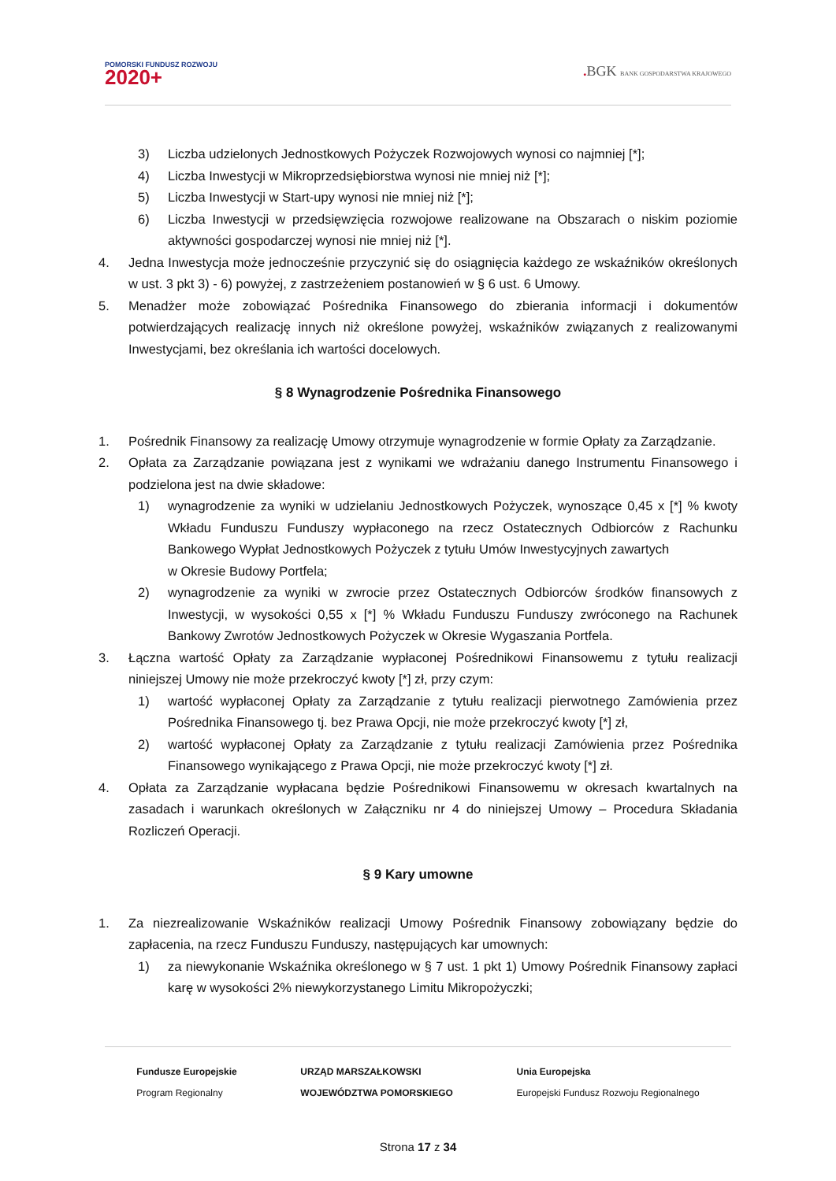POMORSKI FUNDUSZ ROZWOJU
2020+
. BGK BANK GOSPODARSTWA KRAJOWEGO
3) Liczba udzielonych Jednostkowych Pożyczek Rozwojowych wynosi co najmniej [*];
4) Liczba Inwestycji w Mikroprzedsiębiorstwa wynosi nie mniej niż [*];
5) Liczba Inwestycji w Start-upy wynosi nie mniej niż [*];
6) Liczba Inwestycji w przedsięwzięcia rozwojowe realizowane na Obszarach o niskim poziomie aktywności gospodarczej wynosi nie mniej niż [*].
4. Jedna Inwestycja może jednocześnie przyczynić się do osiągnięcia każdego ze wskaźników określonych w ust. 3 pkt 3) - 6) powyżej, z zastrzeżeniem postanowień w § 6 ust. 6 Umowy.
5. Menadżer może zobowiązać Pośrednika Finansowego do zbierania informacji i dokumentów potwierdzających realizację innych niż określone powyżej, wskaźników związanych z realizowanymi Inwestycjami, bez określania ich wartości docelowych.
§ 8 Wynagrodzenie Pośrednika Finansowego
1. Pośrednik Finansowy za realizację Umowy otrzymuje wynagrodzenie w formie Opłaty za Zarządzanie.
2. Opłata za Zarządzanie powiązana jest z wynikami we wdrażaniu danego Instrumentu Finansowego i podzielona jest na dwie składowe:
1) wynagrodzenie za wyniki w udzielaniu Jednostkowych Pożyczek, wynoszące 0,45 x [*] % kwoty Wkładu Funduszu Funduszy wypłaconego na rzecz Ostatecznych Odbiorców z Rachunku Bankowego Wypłat Jednostkowych Pożyczek z tytułu Umów Inwestycyjnych zawartych
w Okresie Budowy Portfela;
2) wynagrodzenie za wyniki w zwrocie przez Ostatecznych Odbiorców środków finansowych z Inwestycji, w wysokości 0,55 x [*] % Wkładu Funduszu Funduszy zwróconego na Rachunek Bankowy Zwrotów Jednostkowych Pożyczek w Okresie Wygaszania Portfela.
3. Łączna wartość Opłaty za Zarządzanie wypłaconej Pośrednikowi Finansowemu z tytułu realizacji niniejszej Umowy nie może przekroczyć kwoty [*] zł, przy czym:
1) wartość wypłaconej Opłaty za Zarządzanie z tytułu realizacji pierwotnego Zamówienia przez Pośrednika Finansowego tj. bez Prawa Opcji, nie może przekroczyć kwoty [*] zł,
2) wartość wypłaconej Opłaty za Zarządzanie z tytułu realizacji Zamówienia przez Pośrednika Finansowego wynikającego z Prawa Opcji, nie może przekroczyć kwoty [*] zł.
4. Opłata za Zarządzanie wypłacana będzie Pośrednikowi Finansowemu w okresach kwartalnych na zasadach i warunkach określonych w Załączniku nr 4 do niniejszej Umowy – Procedura Składania Rozliczeń Operacji.
§ 9 Kary umowne
1. Za niezrealizowanie Wskaźników realizacji Umowy Pośrednik Finansowy zobowiązany będzie do zapłacenia, na rzecz Funduszu Funduszy, następujących kar umownych:
1) za niewykonanie Wskaźnika określonego w § 7 ust. 1 pkt 1) Umowy Pośrednik Finansowy zapłaci karę w wysokości 2% niewykorzystanego Limitu Mikropożyczki;
Fundusze Europejskie
Program Regionalny
URZĄD MARSZAŁKOWSKI
WOJEWÓDZTWA POMORSKIEGO
Unia Europejska
Europejski Fundusz Rozwoju Regionalnego
Strona 17 z 34